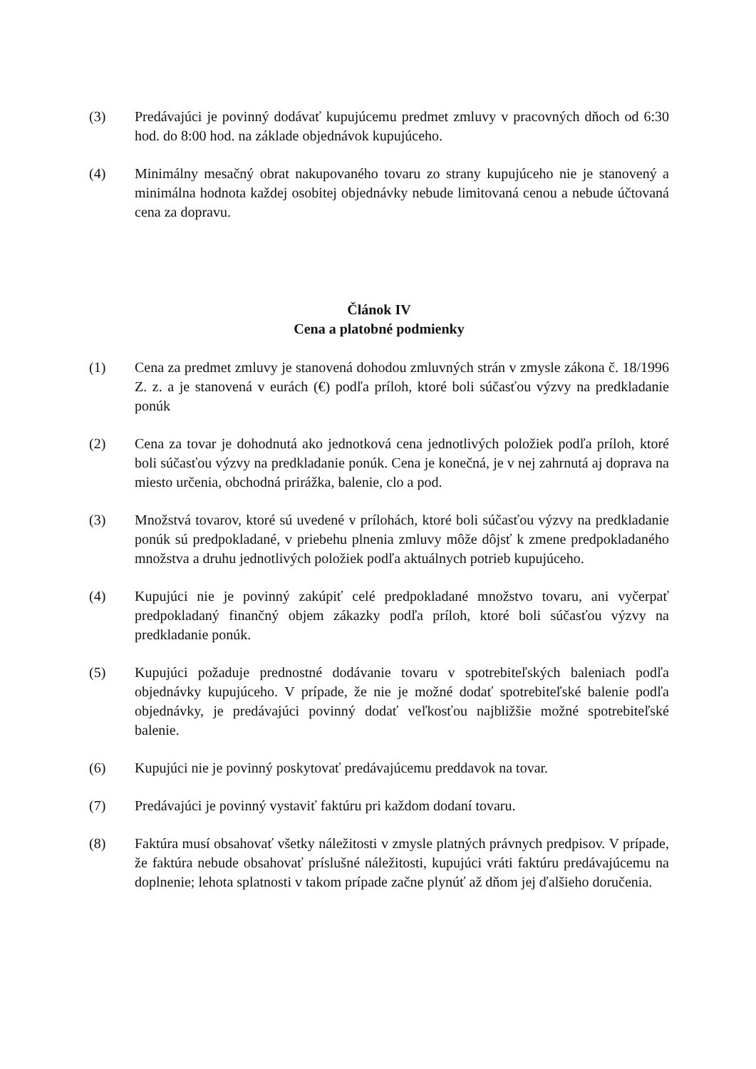(3) Predávajúci je povinný dodávať kupujúcemu predmet zmluvy v pracovných dňoch od 6:30 hod. do 8:00 hod. na základe objednávok kupujúceho.
(4) Minimálny mesačný obrat nakupovaného tovaru zo strany kupujúceho nie je stanovený a minimálna hodnota každej osobitej objednávky nebude limitovaná cenou a nebude účtovaná cena za dopravu.
Článok IV
Cena a platobné podmienky
(1) Cena za predmet zmluvy je stanovená dohodou zmluvných strán v zmysle zákona č. 18/1996 Z. z. a je stanovená v eurách (€) podľa príloh, ktoré boli súčasťou výzvy na predkladanie ponúk
(2) Cena za tovar je dohodnutá ako jednotková cena jednotlivých položiek podľa príloh, ktoré boli súčasťou výzvy na predkladanie ponúk. Cena je konečná, je v nej zahrnutá aj doprava na miesto určenia, obchodná prirážka, balenie, clo a pod.
(3) Množstvá tovarov, ktoré sú uvedené v prílohách, ktoré boli súčasťou výzvy na predkladanie ponúk sú predpokladané, v priebehu plnenia zmluvy môže dôjsť k zmene predpokladaného množstva a druhu jednotlivých položiek podľa aktuálnych potrieb kupujúceho.
(4) Kupujúci nie je povinný zakúpiť celé predpokladané množstvo tovaru, ani vyčerpať predpokladaný finančný objem zákazky podľa príloh, ktoré boli súčasťou výzvy na predkladanie ponúk.
(5) Kupujúci požaduje prednostné dodávanie tovaru v spotrebiteľských baleniach podľa objednávky kupujúceho. V prípade, že nie je možné dodať spotrebiteľské balenie podľa objednávky, je predávajúci povinný dodať veľkosťou najbližšie možné spotrebiteľské balenie.
(6) Kupujúci nie je povinný poskytovať predávajúcemu preddavok na tovar.
(7) Predávajúci je povinný vystaviť faktúru pri každom dodaní tovaru.
(8) Faktúra musí obsahovať všetky náležitosti v zmysle platných právnych predpisov. V prípade, že faktúra nebude obsahovať príslušné náležitosti, kupujúci vráti faktúru predávajúcemu na doplnenie; lehota splatnosti v takom prípade začne plynúť až dňom jej ďalšieho doručenia.